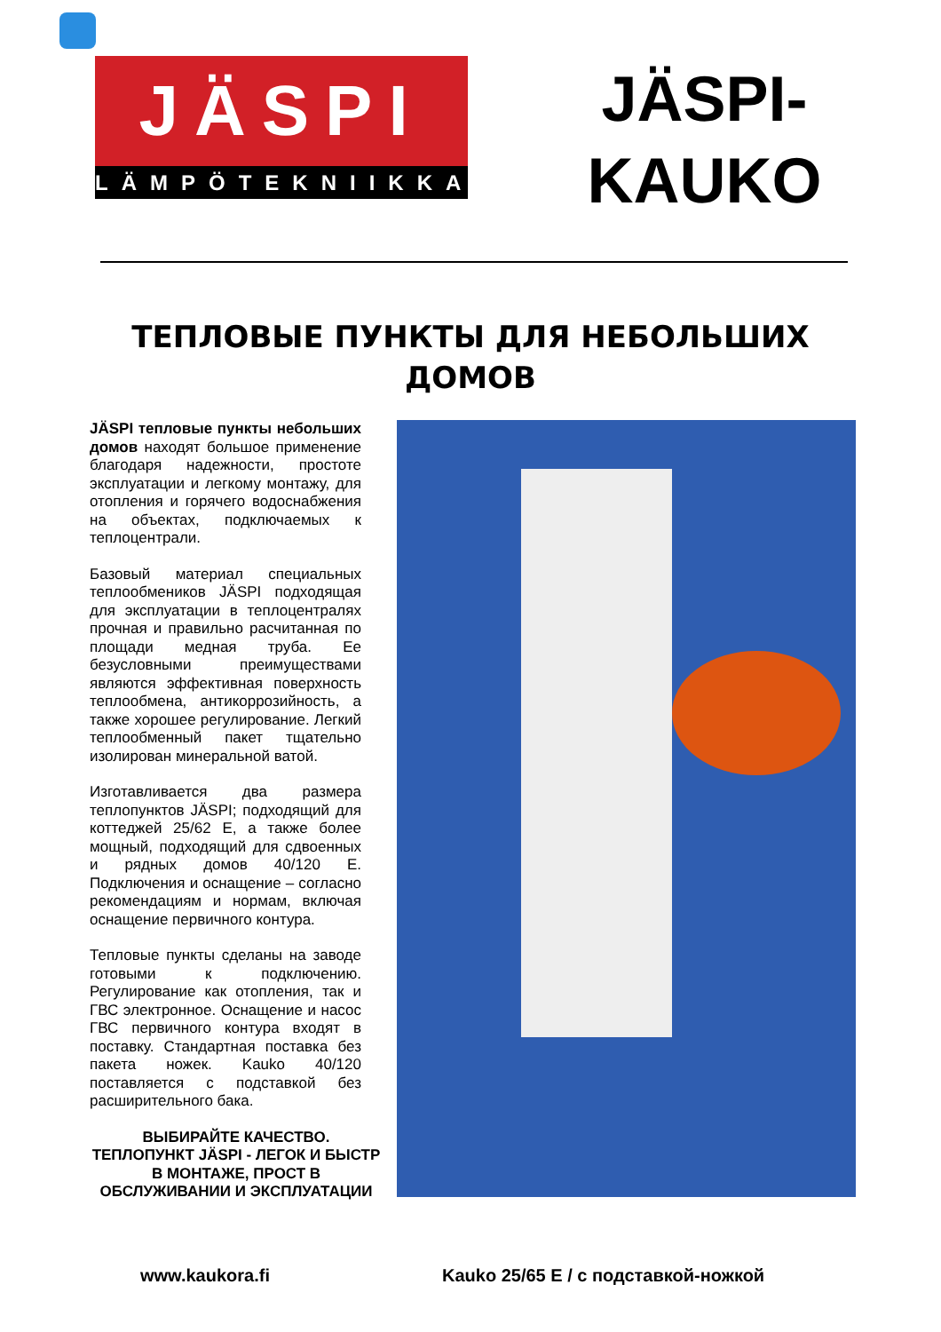JÄSPI
LÄMPÖTEKNIIKKA
JÄSPI-
KAUKO
ТЕПЛОВЫЕ ПУНКТЫ ДЛЯ НЕБОЛЬШИХ
ДОМОВ
JÄSPI тепловые пункты небольших домов находят большое применение благодаря надежности, простоте эксплуатации и легкому монтажу, для отопления и горячего водоснабжения на объектах, подключаемых к теплоцентрали.
Базовый материал специальных теплообмеников JÄSPI подходящая для эксплуатации в теплоцентралях прочная и правильно расчитанная по площади медная труба. Ее безусловными преимуществами являются эффективная поверхность теплообмена, антикоррозийность, а также хорошее регулирование. Легкий теплообменный пакет тщательно изолирован минеральной ватой.
Изготавливается два размера теплопунктов JÄSPI; подходящий для коттеджей 25/62 E, а также более мощный, подходящий для сдвоенных и рядных домов 40/120 E. Подключения и оснащение – согласно рекомендациям и нормам, включая оснащение первичного контура.
Тепловые пункты сделаны на заводе готовыми к подключению. Регулирование как отопления, так и ГВС электронное. Оснащение и насос ГВС первичного контура входят в поставку. Стандартная поставка без пакета ножек. Kauko 40/120 поставляется с подставкой без расширительного бака.
ВЫБИРАЙТЕ КАЧЕСТВО.
ТЕПЛОПУНКТ JÄSPI - ЛЕГОК И БЫСТР В МОНТАЖЕ, ПРОСТ В ОБСЛУЖИВАНИИ И ЭКСПЛУАТАЦИИ
www.kaukora.fi Kauko 25/65 E / с подставкой-ножкой